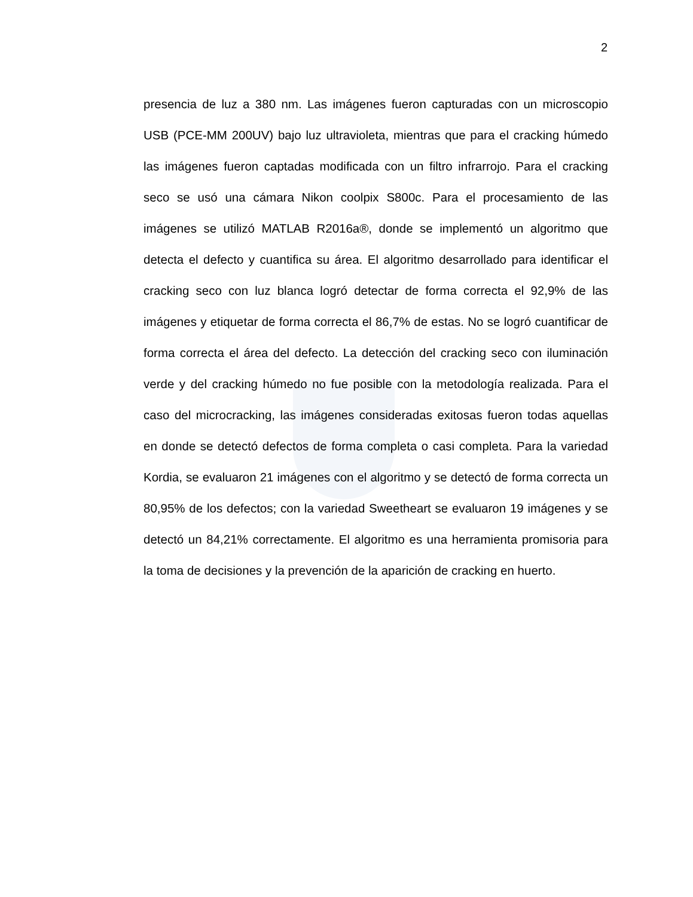2
presencia de luz a 380 nm. Las imágenes fueron capturadas con un microscopio USB (PCE-MM 200UV) bajo luz ultravioleta, mientras que para el cracking húmedo las imágenes fueron captadas modificada con un filtro infrarrojo. Para el cracking seco se usó una cámara Nikon coolpix S800c. Para el procesamiento de las imágenes se utilizó MATLAB R2016a®, donde se implementó un algoritmo que detecta el defecto y cuantifica su área. El algoritmo desarrollado para identificar el cracking seco con luz blanca logró detectar de forma correcta el 92,9% de las imágenes y etiquetar de forma correcta el 86,7% de estas. No se logró cuantificar de forma correcta el área del defecto. La detección del cracking seco con iluminación verde y del cracking húmedo no fue posible con la metodología realizada. Para el caso del microcracking, las imágenes consideradas exitosas fueron todas aquellas en donde se detectó defectos de forma completa o casi completa. Para la variedad Kordia, se evaluaron 21 imágenes con el algoritmo y se detectó de forma correcta un 80,95% de los defectos; con la variedad Sweetheart se evaluaron 19 imágenes y se detectó un 84,21% correctamente. El algoritmo es una herramienta promisoria para la toma de decisiones y la prevención de la aparición de cracking en huerto.